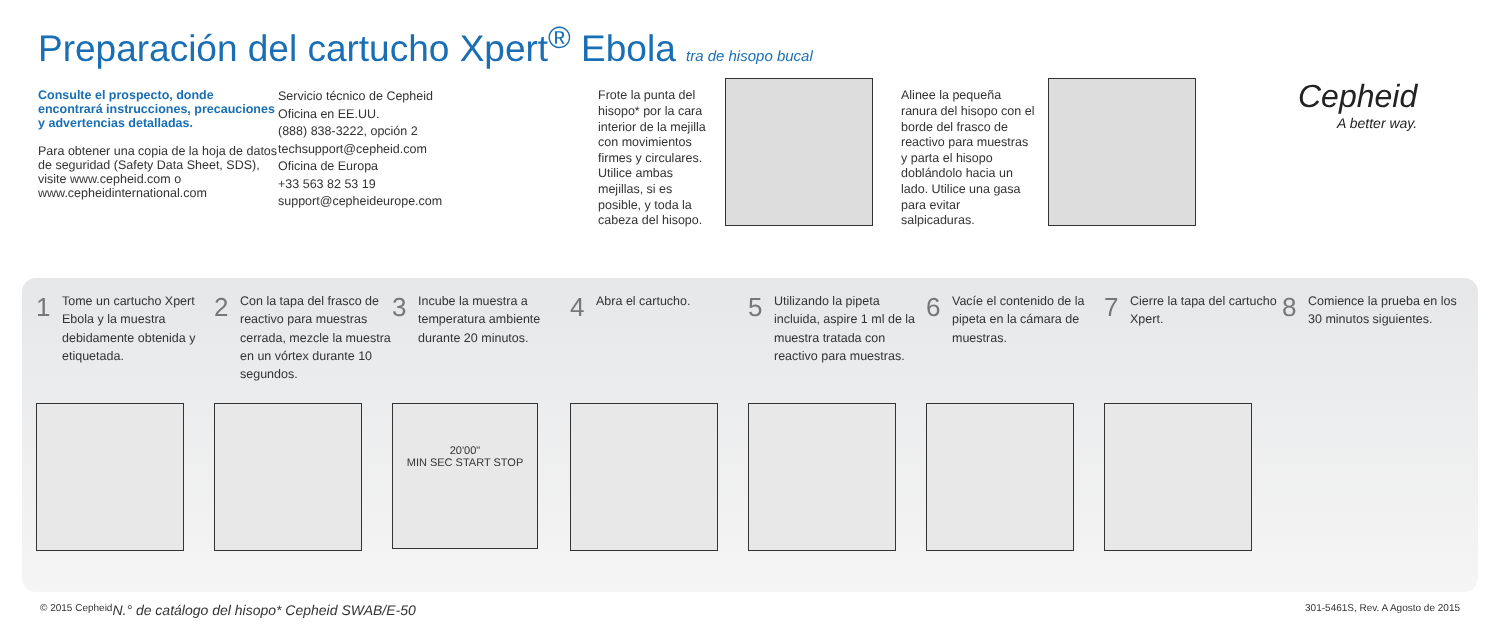Preparación del cartucho Xpert<sup>®</sup> Ebola tra de hisopo bucal
Consulte el prospecto, donde encontrará instrucciones, precauciones y advertencias detalladas.
Para obtener una copia de la hoja de datos de seguridad (Safety Data Sheet, SDS), visite www.cepheid.com o www.cepheidinternational.com
Servicio técnico de Cepheid
Oficina en EE.UU.
(888) 838-3222, opción 2
techsupport@cepheid.com
Oficina de Europa
+33 563 82 53 19
support@cepheideurope.com
Frote la punta del hisopo* por la cara interior de la mejilla con movimientos firmes y circulares. Utilice ambas mejillas, si es posible, y toda la cabeza del hisopo.
Alinee la pequeña ranura del hisopo con el borde del frasco de reactivo para muestras y parta el hisopo doblándolo hacia un lado. Utilice una gasa para evitar salpicaduras.
Cepheid
A better way.
1
Tome un cartucho Xpert Ebola y la muestra debidamente obtenida y etiquetada.
2
Con la tapa del frasco de reactivo para muestras cerrada, mezcle la muestra en un vórtex durante 10 segundos.
3
Incube la muestra a temperatura ambiente durante 20 minutos.
20'00"
MIN SEC START STOP
4
Abra el cartucho.
5
Utilizando la pipeta incluida, aspire 1 ml de la muestra tratada con reactivo para muestras.
6
Vacíe el contenido de la pipeta en la cámara de muestras.
7
Cierre la tapa del cartucho Xpert.
8
Comience la prueba en los 30 minutos siguientes.
© 2015 Cepheid N.° de catálogo del hisopo* Cepheid SWAB/E-50 301-5461S, Rev. A Agosto de 2015